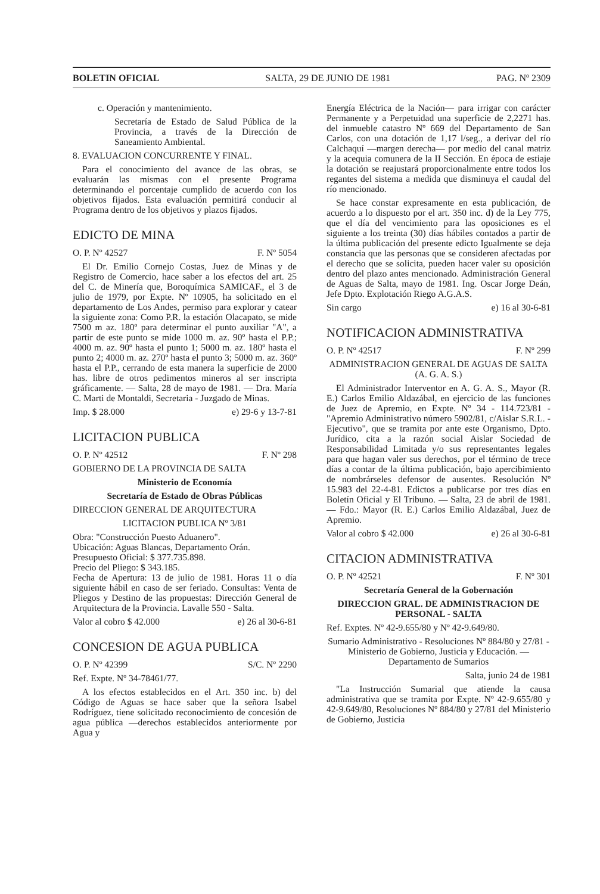BOLETIN OFICIAL SALTA, 29 DE JUNIO DE 1981 PAG. Nº 2309
c. Operación y mantenimiento.
Secretaría de Estado de Salud Pública de la Provincia, a través de la Dirección de Saneamiento Ambiental.
8. EVALUACION CONCURRENTE Y FINAL.
Para el conocimiento del avance de las obras, se evaluarán las mismas con el presente Programa determinando el porcentaje cumplido de acuerdo con los objetivos fijados. Esta evaluación permitirá conducir al Programa dentro de los objetivos y plazos fijados.
EDICTO DE MINA
O. P. Nº 42527 F. Nº 5054
El Dr. Emilio Cornejo Costas, Juez de Minas y de Registro de Comercio, hace saber a los efectos del art. 25 del C. de Minería que, Boroquímica SAMICAF., el 3 de julio de 1979, por Expte. Nº 10905, ha solicitado en el departamento de Los Andes, permiso para explorar y catear la siguiente zona: Como P.R. la estación Olacapato, se mide 7500 m az. 180º para determinar el punto auxiliar "A", a partir de este punto se mide 1000 m. az. 90º hasta el P.P.; 4000 m. az. 90º hasta el punto 1; 5000 m. az. 180º hasta el punto 2; 4000 m. az. 270º hasta el punto 3; 5000 m. az. 360º hasta el P.P., cerrando de esta manera la superficie de 2000 has. libre de otros pedimentos mineros al ser inscripta gráficamente. — Salta, 28 de mayo de 1981. — Dra. María C. Marti de Montaldi, Secretaria - Juzgado de Minas.
Imp. $ 28.000 e) 29-6 y 13-7-81
LICITACION PUBLICA
O. P. Nº 42512 F. Nº 298
GOBIERNO DE LA PROVINCIA DE SALTA
Ministerio de Economía
Secretaría de Estado de Obras Públicas
DIRECCION GENERAL DE ARQUITECTURA
LICITACION PUBLICA Nº 3/81
Obra: "Construcción Puesto Aduanero".
Ubicación: Aguas Blancas, Departamento Orán.
Presupuesto Oficial: $ 377.735.898.
Precio del Pliego: $ 343.185.
Fecha de Apertura: 13 de julio de 1981. Horas 11 o día siguiente hábil en caso de ser feriado. Consultas: Venta de Pliegos y Destino de las propuestas: Dirección General de Arquitectura de la Provincia. Lavalle 550 - Salta.
Valor al cobro $ 42.000 e) 26 al 30-6-81
CONCESION DE AGUA PUBLICA
O. P. Nº 42399 S/C. Nº 2290
Ref. Expte. Nº 34-78461/77.
A los efectos establecidos en el Art. 350 inc. b) del Código de Aguas se hace saber que la señora Isabel Rodríguez, tiene solicitado reconocimiento de concesión de agua pública —derechos establecidos anteriormente por Agua y
Energía Eléctrica de la Nación— para irrigar con carácter Permanente y a Perpetuidad una superficie de 2,2271 has. del inmueble catastro Nº 669 del Departamento de San Carlos, con una dotación de 1,17 l/seg., a derivar del río Calchaquí —margen derecha— por medio del canal matriz y la acequia comunera de la II Sección. En época de estiaje la dotación se reajustará proporcionalmente entre todos los regantes del sistema a medida que disminuya el caudal del río mencionado.
Se hace constar expresamente en esta publicación, de acuerdo a lo dispuesto por el art. 350 inc. d) de la Ley 775, que el día del vencimiento para las oposiciones es el siguiente a los treinta (30) días hábiles contados a partir de la última publicación del presente edicto Igualmente se deja constancia que las personas que se consideren afectadas por el derecho que se solicita, pueden hacer valer su oposición dentro del plazo antes mencionado. Administración General de Aguas de Salta, mayo de 1981. Ing. Oscar Jorge Deán, Jefe Dpto. Explotación Riego A.G.A.S.
Sin cargo e) 16 al 30-6-81
NOTIFICACION ADMINISTRATIVA
O. P. Nº 42517 F. Nº 299
ADMINISTRACION GENERAL DE AGUAS DE SALTA (A. G. A. S.)
El Administrador Interventor en A. G. A. S., Mayor (R. E.) Carlos Emilio Aldazábal, en ejercicio de las funciones de Juez de Apremio, en Expte. Nº 34 - 114.723/81 - "Apremio Administrativo número 5902/81, c/Aislar S.R.L. - Ejecutivo", que se tramita por ante este Organismo, Dpto. Jurídico, cita a la razón social Aislar Sociedad de Responsabilidad Limitada y/o sus representantes legales para que hagan valer sus derechos, por el término de trece días a contar de la última publicación, bajo apercibimiento de nombrárseles defensor de ausentes. Resolución Nº 15.983 del 22-4-81. Edictos a publicarse por tres días en Boletín Oficial y El Tribuno. — Salta, 23 de abril de 1981. — Fdo.: Mayor (R. E.) Carlos Emilio Aldazábal, Juez de Apremio.
Valor al cobro $ 42.000 e) 26 al 30-6-81
CITACION ADMINISTRATIVA
O. P. Nº 42521 F. Nº 301
Secretaría General de la Gobernación
DIRECCION GRAL. DE ADMINISTRACION DE PERSONAL - SALTA
Ref. Exptes. Nº 42-9.655/80 y Nº 42-9.649/80.
Sumario Administrativo - Resoluciones Nº 884/80 y 27/81 - Ministerio de Gobierno, Justicia y Educación. — Departamento de Sumarios
Salta, junio 24 de 1981
"La Instrucción Sumarial que atiende la causa administrativa que se tramita por Expte. Nº 42-9.655/80 y 42-9.649/80, Resoluciones Nº 884/80 y 27/81 del Ministerio de Gobierno, Justicia